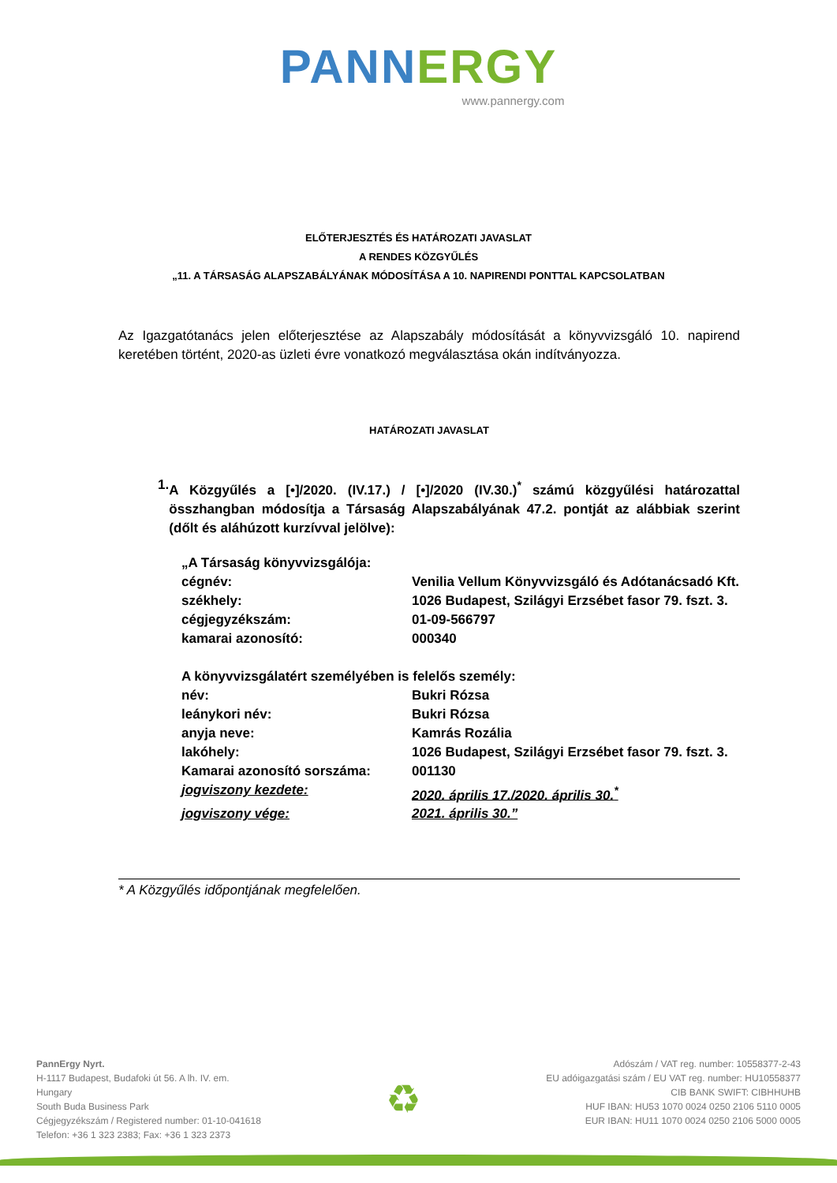PANN ERGY
www.pannergy.com
ELŐTERJESZTÉS ÉS HATÁROZATI JAVASLAT
A RENDES KÖZGYŰLÉS
„11. A TÁRSASÁG ALAPSZABÁLYÁNAK MÓDOSÍTÁSA A 10. NAPIRENDI PONTTAL KAPCSOLATBAN
Az Igazgatótanács jelen előterjesztése az Alapszabály módosítását a könyvvizsgáló 10. napirend keretében történt, 2020-as üzleti évre vonatkozó megválasztása okán indítványozza.
HATÁROZATI JAVASLAT
1. A Közgyűlés a [•]/2020. (IV.17.) / [•]/2020 (IV.30.)<sup>*</sup> számú közgyűlési határozattal összhangban módosítja a Társaság Alapszabályának 47.2. pontját az alábbiak szerint (dőlt és aláhúzott kurzívval jelölve):
| „A Társaság könyvvizsgálója: | |
| cégnév: | Venilia Vellum Könyvvizsgáló és Adótanácsadó Kft. |
| székhely: | 1026 Budapest, Szilágyi Erzsébet fasor 79. fszt. 3. |
| cégjegyzékszám: | 01-09-566797 |
| kamarai azonosító: | 000340 |
| A könyvvizsgálatért személyében is felelős személy: | |
| név: | Bukri Rózsa |
| leánykori név: | Bukri Rózsa |
| anyja neve: | Kamrás Rozália |
| lakóhely: | 1026 Budapest, Szilágyi Erzsébet fasor 79. fszt. 3. |
| Kamarai azonosító sorszáma: | 001130 |
| jogviszony kezdete: | 2020. április 17./2020. április 30.<sup>*</sup> |
| jogviszony vége: | 2021. április 30.” |
* A Közgyűlés időpontjának megfelelően.
PannErgy Nyrt.
H-1117 Budapest, Budafoki út 56. A lh. IV. em.
Hungary
South Buda Business Park
Cégjegyzékszám / Registered number: 01-10-041618
Telefon: +36 1 323 2383; Fax: +36 1 323 2373
♻
Adószám / VAT reg. number: 10558377-2-43
EU adóigazgatási szám / EU VAT reg. number: HU10558377
CIB BANK SWIFT: CIBHHUHB
HUF IBAN: HU53 1070 0024 0250 2106 5110 0005
EUR IBAN: HU11 1070 0024 0250 2106 5000 0005